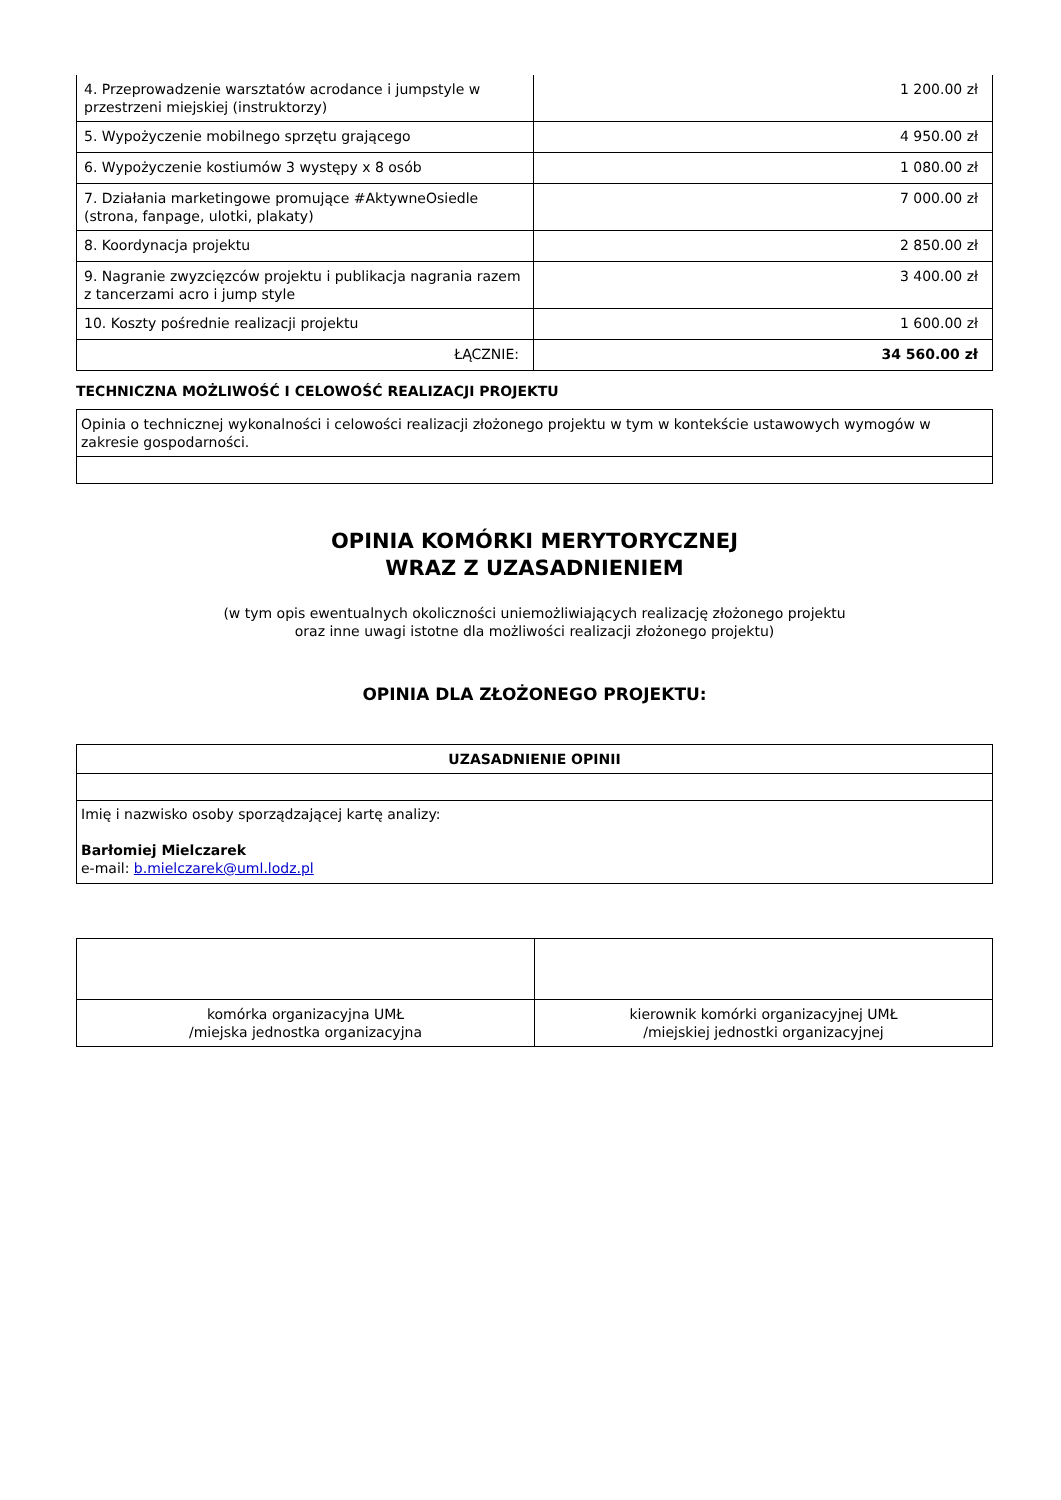| 4. Przeprowadzenie warsztatów acrodance i jumpstyle w przestrzeni miejskiej (instruktorzy) | 1 200.00 zł |
| 5. Wypożyczenie mobilnego sprzętu grającego | 4 950.00 zł |
| 6. Wypożyczenie kostiumów 3 występy x 8 osób | 1 080.00 zł |
| 7. Działania marketingowe promujące #AktywneOsiedle (strona, fanpage, ulotki, plakaty) | 7 000.00 zł |
| 8. Koordynacja projektu | 2 850.00 zł |
| 9. Nagranie zwyzcięzców projektu i publikacja nagrania razem z tancerzami acro i jump style | 3 400.00 zł |
| 10. Koszty pośrednie realizacji projektu | 1 600.00 zł |
| ŁĄCZNIE: | 34 560.00 zł |
TECHNICZNA MOŻLIWOŚĆ I CELOWOŚĆ REALIZACJI PROJEKTU
| Opinia o technicznej wykonalności i celowości realizacji złożonego projektu w tym w kontekście ustawowych wymogów w zakresie gospodarności. |
OPINIA KOMÓRKI MERYTORYCZNEJ
WRAZ Z UZASADNIENIEM
(w tym opis ewentualnych okoliczności uniemożliwiających realizację złożonego projektu
oraz inne uwagi istotne dla możliwości realizacji złożonego projektu)
OPINIA DLA ZŁOŻONEGO PROJEKTU:
| UZASADNIENIE OPINII |
| --- |
| Imię i nazwisko osoby sporządzającej kartę analizy: Barłomiej Mielczarek e-mail: b.mielczarek@uml.lodz.pl |
| komórka organizacyjna UMŁ /miejska jednostka organizacyjna | kierownik komórki organizacyjnej UMŁ /miejskiej jednostki organizacyjnej |